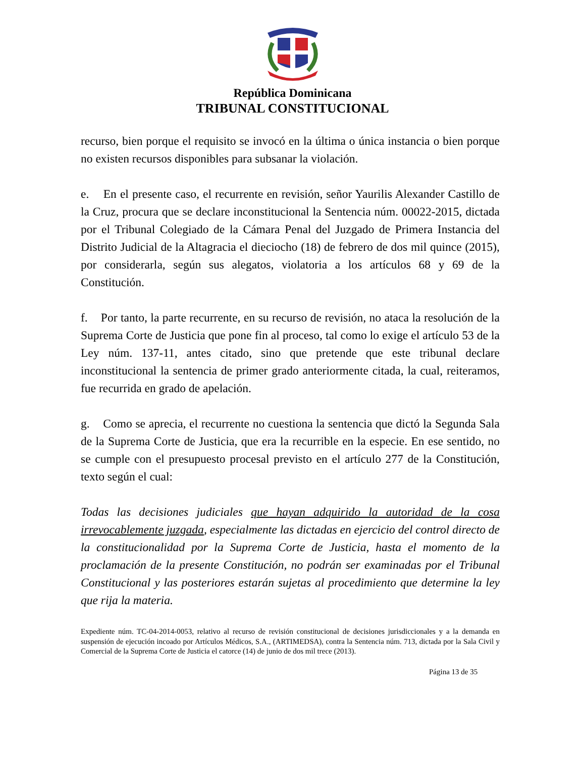República Dominicana
TRIBUNAL CONSTITUCIONAL
recurso, bien porque el requisito se invocó en la última o única instancia o bien porque no existen recursos disponibles para subsanar la violación.
e. En el presente caso, el recurrente en revisión, señor Yaurilis Alexander Castillo de la Cruz, procura que se declare inconstitucional la Sentencia núm. 00022-2015, dictada por el Tribunal Colegiado de la Cámara Penal del Juzgado de Primera Instancia del Distrito Judicial de la Altagracia el dieciocho (18) de febrero de dos mil quince (2015), por considerarla, según sus alegatos, violatoria a los artículos 68 y 69 de la Constitución.
f. Por tanto, la parte recurrente, en su recurso de revisión, no ataca la resolución de la Suprema Corte de Justicia que pone fin al proceso, tal como lo exige el artículo 53 de la Ley núm. 137-11, antes citado, sino que pretende que este tribunal declare inconstitucional la sentencia de primer grado anteriormente citada, la cual, reiteramos, fue recurrida en grado de apelación.
g. Como se aprecia, el recurrente no cuestiona la sentencia que dictó la Segunda Sala de la Suprema Corte de Justicia, que era la recurrible en la especie. En ese sentido, no se cumple con el presupuesto procesal previsto en el artículo 277 de la Constitución, texto según el cual:
Todas las decisiones judiciales que hayan adquirido la autoridad de la cosa irrevocablemente juzgada, especialmente las dictadas en ejercicio del control directo de la constitucionalidad por la Suprema Corte de Justicia, hasta el momento de la proclamación de la presente Constitución, no podrán ser examinadas por el Tribunal Constitucional y las posteriores estarán sujetas al procedimiento que determine la ley que rija la materia.
Expediente núm. TC-04-2014-0053, relativo al recurso de revisión constitucional de decisiones jurisdiccionales y a la demanda en suspensión de ejecución incoado por Artículos Médicos, S.A., (ARTIMEDSA), contra la Sentencia núm. 713, dictada por la Sala Civil y Comercial de la Suprema Corte de Justicia el catorce (14) de junio de dos mil trece (2013).
Página 13 de 35